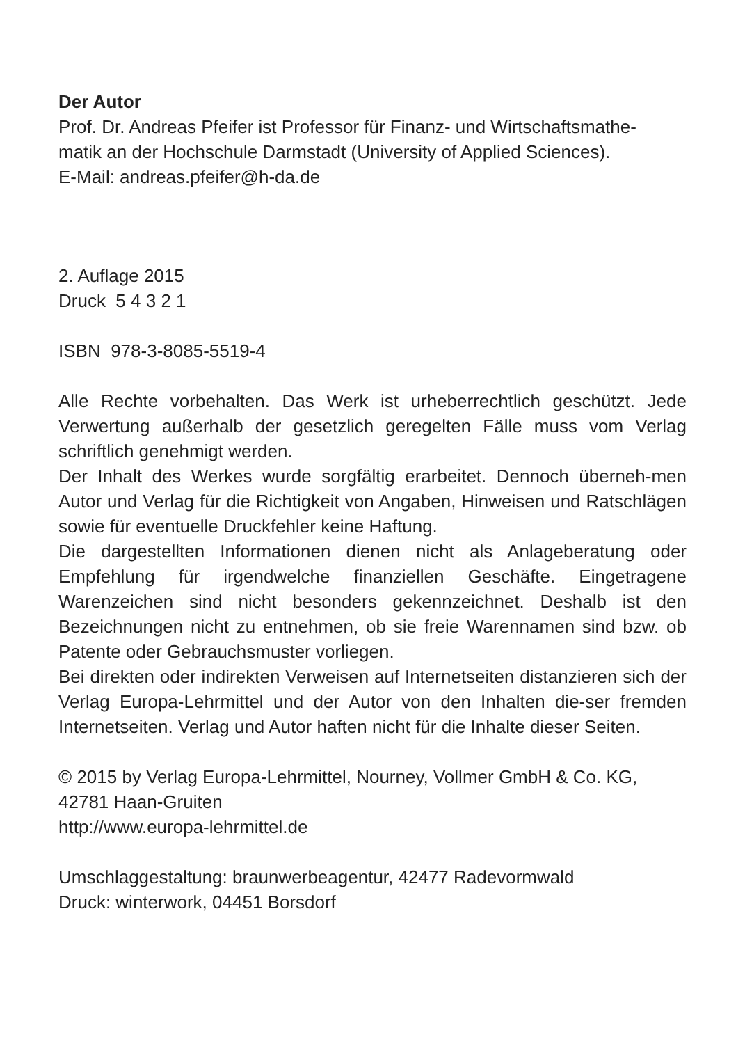Der Autor
Prof. Dr. Andreas Pfeifer ist Professor für Finanz- und Wirtschaftsmathe-
matik an der Hochschule Darmstadt (University of Applied Sciences).
E-Mail: andreas.pfeifer@h-da.de
2. Auflage 2015
Druck 5 4 3 2 1
ISBN 978-3-8085-5519-4
Alle Rechte vorbehalten. Das Werk ist urheberrechtlich geschützt. Jede Verwertung außerhalb der gesetzlich geregelten Fälle muss vom Verlag schriftlich genehmigt werden.
Der Inhalt des Werkes wurde sorgfältig erarbeitet. Dennoch überneh-men Autor und Verlag für die Richtigkeit von Angaben, Hinweisen und Ratschlägen sowie für eventuelle Druckfehler keine Haftung.
Die dargestellten Informationen dienen nicht als Anlageberatung oder Empfehlung für irgendwelche finanziellen Geschäfte. Eingetragene Warenzeichen sind nicht besonders gekennzeichnet. Deshalb ist den Bezeichnungen nicht zu entnehmen, ob sie freie Warennamen sind bzw. ob Patente oder Gebrauchsmuster vorliegen.
Bei direkten oder indirekten Verweisen auf Internetseiten distanzieren sich der Verlag Europa-Lehrmittel und der Autor von den Inhalten die-ser fremden Internetseiten. Verlag und Autor haften nicht für die Inhalte dieser Seiten.
© 2015 by Verlag Europa-Lehrmittel, Nourney, Vollmer GmbH & Co. KG,
42781 Haan-Gruiten
http://www.europa-lehrmittel.de
Umschlaggestaltung: braunwerbeagentur, 42477 Radevormwald
Druck: winterwork, 04451 Borsdorf